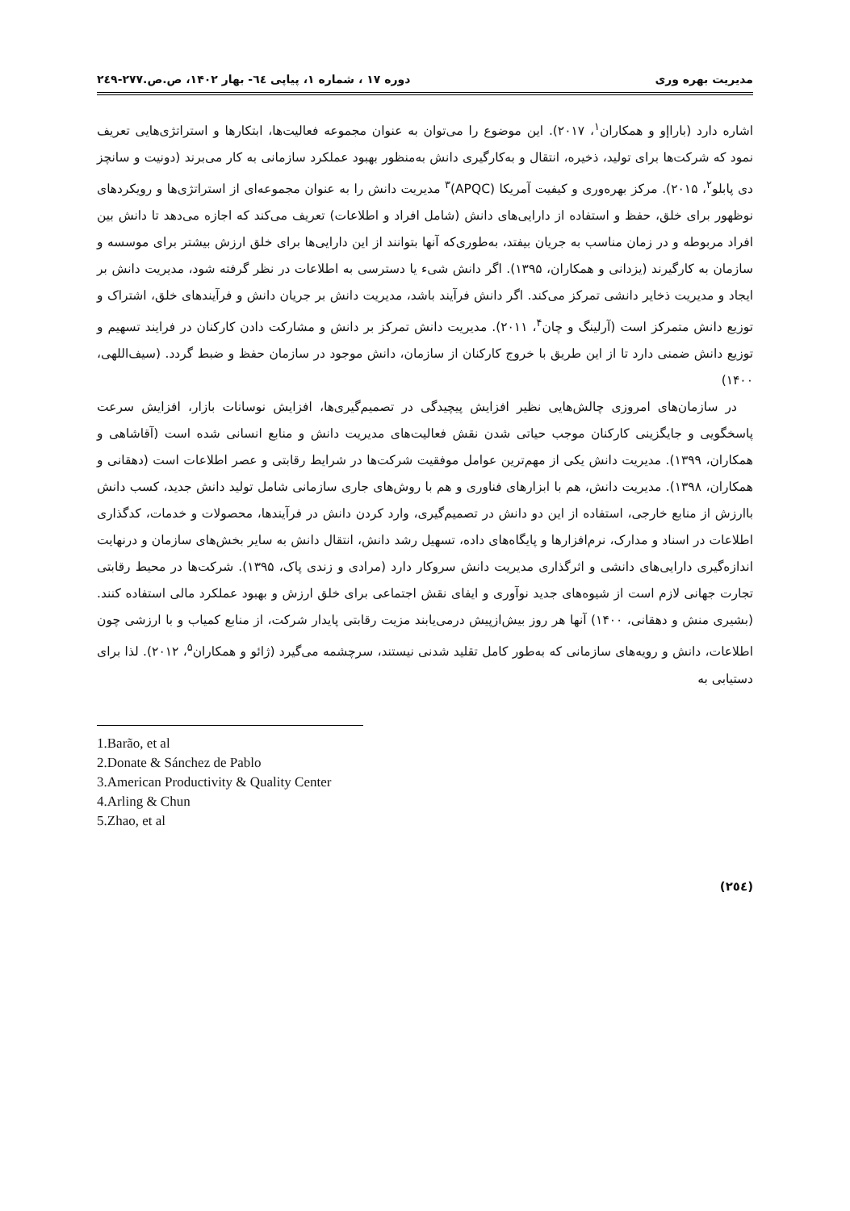مدیریت بهره وری دوره ۱۷ ، شماره ۱، پیاپی ٦٤- بهار ۱۴۰۲، ص.ص.۲۷۷-۲٤۹
اشاره دارد (باراإو و همکاران<sup>۱</sup>، ۲۰۱۷). این موضوع را می‌توان به عنوان مجموعه فعالیت‌ها، ابتکارها و استراتژی‌هایی تعریف نمود که شرکت‌ها برای تولید، ذخیره، انتقال و به‌کارگیری دانش به‌منظور بهبود عملکرد سازمانی به کار می‌برند (دونیت و سانچز دی پابلو<sup>۲</sup>، ۲۰۱۵). مرکز بهره‌وری و کیفیت آمریکا (APQC)<sup>۳</sup> مدیریت دانش را به عنوان مجموعه‌ای از استراتژی‌ها و رویکردهای نوظهور برای خلق، حفظ و استفاده از دارایی‌های دانش (شامل افراد و اطلاعات) تعریف می‌کند که اجازه می‌دهد تا دانش بین افراد مربوطه و در زمان مناسب به جریان بیفتد، به‌طوری‌که آنها بتوانند از این دارایی‌ها برای خلق ارزش بیشتر برای موسسه و سازمان به کارگیرند (یزدانی و همکاران، ۱۳۹۵). اگر دانش شیء یا دسترسی به اطلاعات در نظر گرفته شود، مدیریت دانش بر ایجاد و مدیریت ذخایر دانشی تمرکز می‌کند. اگر دانش فرآیند باشد، مدیریت دانش بر جریان دانش و فرآیندهای خلق، اشتراک و توزیع دانش متمرکز است (آرلینگ و چان<sup>۴</sup>، ۲۰۱۱). مدیریت دانش تمرکز بر دانش و مشارکت دادن کارکنان در فرایند تسهیم و توزیع دانش ضمنی دارد تا از این طریق با خروج کارکنان از سازمان، دانش موجود در سازمان حفظ و ضبط گردد. (سیف‌اللهی، ۱۴۰۰)
در سازمان‌های امروزی چالش‌هایی نظیر افزایش پیچیدگی در تصمیم‌گیری‌ها، افزایش نوسانات بازار، افزایش سرعت پاسخگویی و جایگزینی کارکنان موجب حیاتی شدن نقش فعالیت‌های مدیریت دانش و منابع انسانی شده است (آقاشاهی و همکاران، ۱۳۹۹). مدیریت دانش یکی از مهم‌ترین عوامل موفقیت شرکت‌ها در شرایط رقابتی و عصر اطلاعات است (دهقانی و همکاران، ۱۳۹۸). مدیریت دانش، هم با ابزارهای فناوری و هم با روش‌های جاری سازمانی شامل تولید دانش جدید، کسب دانش باارزش از منابع خارجی، استفاده از این دو دانش در تصمیم‌گیری، وارد کردن دانش در فرآیندها، محصولات و خدمات، کدگذاری اطلاعات در اسناد و مدارک، نرم‌افزارها و پایگاه‌های داده، تسهیل رشد دانش، انتقال دانش به سایر بخش‌های سازمان و درنهایت اندازه‌گیری دارایی‌های دانشی و اثرگذاری مدیریت دانش سروکار دارد (مرادی و زندی پاک، ۱۳۹۵). شرکت‌ها در محیط رقابتی تجارت جهانی لازم است از شیوه‌های جدید نوآوری و ایفای نقش اجتماعی برای خلق ارزش و بهبود عملکرد مالی استفاده کنند. (بشیری منش و دهقانی، ۱۴۰۰) آنها هر روز بیش‌ازپیش درمی‌یابند مزیت رقابتی پایدار شرکت، از منابع کمیاب و با ارزشی چون اطلاعات، دانش و رویه‌های سازمانی که به‌طور کامل تقلید شدنی نیستند، سرچشمه می‌گیرد (ژائو و همکاران<sup>۵</sup>، ۲۰۱۲). لذا برای دستیابی به
1.Barão, et al
2.Donate & Sánchez de Pablo
3.American Productivity & Quality Center
4.Arling & Chun
5.Zhao, et al
(۲٥٤)